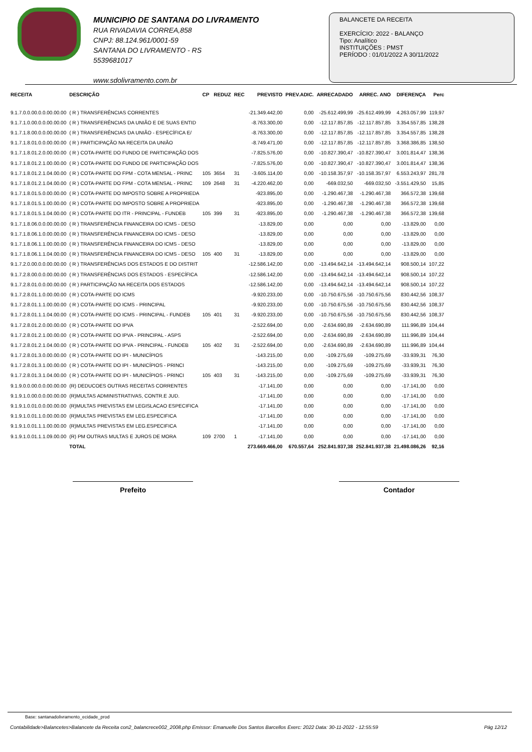MUNICIPIO DE SANTANA DO LIVRAMENTO
RUA RIVADAVIA CORREA,858
CNPJ: 88.124.961/0001-59
SANTANA DO LIVRAMENTO - RS
5539681017
www.sdolivramento.com.br
BALANCETE DA RECEITA
EXERCÍCIO: 2022 - BALANÇO
Tipo: Analítico
INSTITUIÇÕES : PMST
PERÍODO : 01/01/2022 A 30/11/2022
| RECEITA | DESCRIÇÃO | CP | REDUZ | REC | PREVISTO | PREV.ADIC. | ARRECADADO | ARREC. ANO | DIFERENÇA | Perc |
| --- | --- | --- | --- | --- | --- | --- | --- | --- | --- | --- |
| 9.1.7.0.0.00.0.0.00.00.00 | ( R ) TRANSFERÊNCIAS CORRENTES | | | | -21.349.442,00 | 0,00 | -25.612.499,99 | -25.612.499,99 | 4.263.057,99 | 119,97 |
| 9.1.7.1.0.00.0.0.00.00.00 | ( R ) TRANSFERÊNCIAS DA UNIÃO E DE SUAS ENTID | | | | -8.763.300,00 | 0,00 | -12.117.857,85 | -12.117.857,85 | 3.354.557,85 | 138,28 |
| 9.1.7.1.8.00.0.0.00.00.00 | ( R ) TRANSFERÊNCIAS DA UNIÃO - ESPECÍFICA E/ | | | | -8.763.300,00 | 0,00 | -12.117.857,85 | -12.117.857,85 | 3.354.557,85 | 138,28 |
| 9.1.7.1.8.01.0.0.00.00.00 | ( R ) PARTICIPAÇÃO NA RECEITA DA UNIÃO | | | | -8.749.471,00 | 0,00 | -12.117.857,85 | -12.117.857,85 | 3.368.386,85 | 138,50 |
| 9.1.7.1.8.01.2.0.00.00.00 | ( R ) COTA-PARTE DO FUNDO DE PARTICIPAÇÃO DOS | | | | -7.825.576,00 | 0,00 | -10.827.390,47 | -10.827.390,47 | 3.001.814,47 | 138,36 |
| 9.1.7.1.8.01.2.1.00.00.00 | ( R ) COTA-PARTE DO FUNDO DE PARTICIPAÇÃO DOS | | | | -7.825.576,00 | 0,00 | -10.827.390,47 | -10.827.390,47 | 3.001.814,47 | 138,36 |
| 9.1.7.1.8.01.2.1.04.00.00 | ( R ) COTA-PARTE DO FPM - COTA MENSAL - PRINC | 105 | 3654 | 31 | -3.605.114,00 | 0,00 | -10.158.357,97 | -10.158.357,97 | 6.553.243,97 | 281,78 |
| 9.1.7.1.8.01.2.1.04.00.00 | ( R ) COTA-PARTE DO FPM - COTA MENSAL - PRINC | 109 | 2648 | 31 | -4.220.462,00 | 0,00 | -669.032,50 | -669.032,50 | -3.551.429,50 | 15,85 |
| 9.1.7.1.8.01.5.0.00.00.00 | ( R ) COTA-PARTE DO IMPOSTO SOBRE A PROPRIEDA | | | | -923.895,00 | 0,00 | -1.290.467,38 | -1.290.467,38 | 366.572,38 | 139,68 |
| 9.1.7.1.8.01.5.1.00.00.00 | ( R ) COTA-PARTE DO IMPOSTO SOBRE A PROPRIEDA | | | | -923.895,00 | 0,00 | -1.290.467,38 | -1.290.467,38 | 366.572,38 | 139,68 |
| 9.1.7.1.8.01.5.1.04.00.00 | ( R ) COTA-PARTE DO ITR - PRINCIPAL - FUNDEB | 105 | 399 | 31 | -923.895,00 | 0,00 | -1.290.467,38 | -1.290.467,38 | 366.572,38 | 139,68 |
| 9.1.7.1.8.06.0.0.00.00.00 | ( R ) TRANSFERÊNCIA FINANCEIRA DO ICMS - DESO | | | | -13.829,00 | 0,00 | 0,00 | 0,00 | -13.829,00 | 0,00 |
| 9.1.7.1.8.06.1.0.00.00.00 | ( R ) TRANSFERÊNCIA FINANCEIRA DO ICMS - DESO | | | | -13.829,00 | 0,00 | 0,00 | 0,00 | -13.829,00 | 0,00 |
| 9.1.7.1.8.06.1.1.00.00.00 | ( R ) TRANSFERÊNCIA FINANCEIRA DO ICMS - DESO | | | | -13.829,00 | 0,00 | 0,00 | 0,00 | -13.829,00 | 0,00 |
| 9.1.7.1.8.06.1.1.04.00.00 | ( R ) TRANSFERÊNCIA FINANCEIRA DO ICMS - DESO | 105 | 400 | 31 | -13.829,00 | 0,00 | 0,00 | 0,00 | -13.829,00 | 0,00 |
| 9.1.7.2.0.00.0.0.00.00.00 | ( R ) TRANSFERÊNCIAS DOS ESTADOS E DO DISTRIT | | | | -12.586.142,00 | 0,00 | -13.494.642,14 | -13.494.642,14 | 908.500,14 | 107,22 |
| 9.1.7.2.8.00.0.0.00.00.00 | ( R ) TRANSFERÊNCIAS DOS ESTADOS - ESPECÍFICA | | | | -12.586.142,00 | 0,00 | -13.494.642,14 | -13.494.642,14 | 908.500,14 | 107,22 |
| 9.1.7.2.8.01.0.0.00.00.00 | ( R ) PARTICIPAÇÃO NA RECEITA DOS ESTADOS | | | | -12.586.142,00 | 0,00 | -13.494.642,14 | -13.494.642,14 | 908.500,14 | 107,22 |
| 9.1.7.2.8.01.1.0.00.00.00 | ( R ) COTA-PARTE DO ICMS | | | | -9.920.233,00 | 0,00 | -10.750.675,56 | -10.750.675,56 | 830.442,56 | 108,37 |
| 9.1.7.2.8.01.1.1.00.00.00 | ( R ) COTA-PARTE DO ICMS - PRINCIPAL | | | | -9.920.233,00 | 0,00 | -10.750.675,56 | -10.750.675,56 | 830.442,56 | 108,37 |
| 9.1.7.2.8.01.1.1.04.00.00 | ( R ) COTA-PARTE DO ICMS - PRINCIPAL - FUNDEB | 105 | 401 | 31 | -9.920.233,00 | 0,00 | -10.750.675,56 | -10.750.675,56 | 830.442,56 | 108,37 |
| 9.1.7.2.8.01.2.0.00.00.00 | ( R ) COTA-PARTE DO IPVA | | | | -2.522.694,00 | 0,00 | -2.634.690,89 | -2.634.690,89 | 111.996,89 | 104,44 |
| 9.1.7.2.8.01.2.1.00.00.00 | ( R ) COTA-PARTE DO IPVA - PRINCIPAL - ASPS | | | | -2.522.694,00 | 0,00 | -2.634.690,89 | -2.634.690,89 | 111.996,89 | 104,44 |
| 9.1.7.2.8.01.2.1.04.00.00 | ( R ) COTA-PARTE DO IPVA - PRINCIPAL - FUNDEB | 105 | 402 | 31 | -2.522.694,00 | 0,00 | -2.634.690,89 | -2.634.690,89 | 111.996,89 | 104,44 |
| 9.1.7.2.8.01.3.0.00.00.00 | ( R ) COTA-PARTE DO IPI - MUNICÍPIOS | | | | -143.215,00 | 0,00 | -109.275,69 | -109.275,69 | -33.939,31 | 76,30 |
| 9.1.7.2.8.01.3.1.00.00.00 | ( R ) COTA-PARTE DO IPI - MUNICÍPIOS - PRINCI | | | | -143.215,00 | 0,00 | -109.275,69 | -109.275,69 | -33.939,31 | 76,30 |
| 9.1.7.2.8.01.3.1.04.00.00 | ( R ) COTA-PARTE DO IPI - MUNICÍPIOS - PRINCI | 105 | 403 | 31 | -143.215,00 | 0,00 | -109.275,69 | -109.275,69 | -33.939,31 | 76,30 |
| 9.1.9.0.0.00.0.0.00.00.00 | (R) DEDUCOES OUTRAS RECEITAS CORRENTES | | | | -17.141,00 | 0,00 | 0,00 | 0,00 | -17.141,00 | 0,00 |
| 9.1.9.1.0.00.0.0.00.00.00 | (R)MULTAS ADMINISTRATIVAS, CONTR.E JUD. | | | | -17.141,00 | 0,00 | 0,00 | 0,00 | -17.141,00 | 0,00 |
| 9.1.9.1.0.01.0.0.00.00.00 | (R)MULTAS PREVISTAS EM LEGISLACAO ESPECIFICA | | | | -17.141,00 | 0,00 | 0,00 | 0,00 | -17.141,00 | 0,00 |
| 9.1.9.1.0.01.1.0.00.00.00 | (R)MULTAS PREVISTAS EM LEG.ESPECIFICA | | | | -17.141,00 | 0,00 | 0,00 | 0,00 | -17.141,00 | 0,00 |
| 9.1.9.1.0.01.1.1.00.00.00 | (R)MULTAS PREVISTAS EM LEG.ESPECIFICA | | | | -17.141,00 | 0,00 | 0,00 | 0,00 | -17.141,00 | 0,00 |
| 9.1.9.1.0.01.1.1.09.00.00 | (R) PM OUTRAS MULTAS E JUROS DE MORA | 109 | 2700 | 1 | -17.141,00 | 0,00 | 0,00 | 0,00 | -17.141,00 | 0,00 |
| | TOTAL | | | | 273.669.466,00 | 670.557,64 | 252.841.937,38 | 252.841.937,38 | 21.498.086,26 | 92,16 |
Prefeito Contador
Base: santanadolivramento_ecidade_prod
Contabilidade>Balancetes>Balancete da Receita con2_balancrece002_2008.php Emissor: Emanuelle Dos Santos Barcellos Exerc: 2022 Data: 30-11-2022 - 12:55:59 Pág 12/12